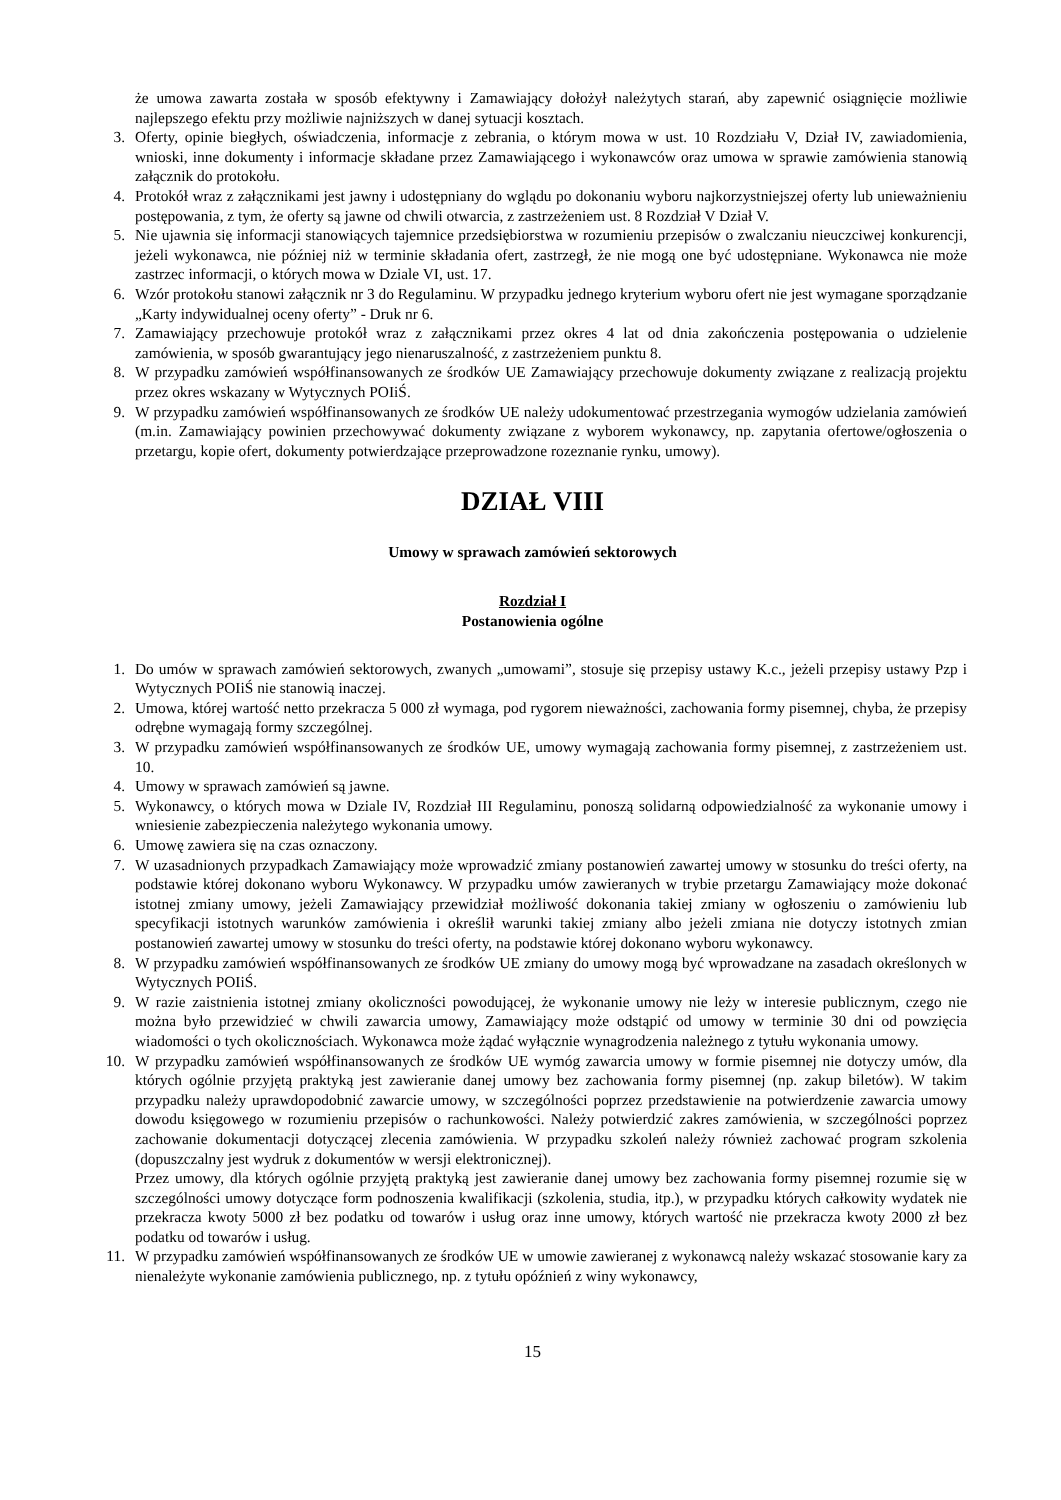że umowa zawarta została w sposób efektywny i Zamawiający dołożył należytych starań, aby zapewnić osiągnięcie możliwie najlepszego efektu przy możliwie najniższych w danej sytuacji kosztach.
3. Oferty, opinie biegłych, oświadczenia, informacje z zebrania, o którym mowa w ust. 10 Rozdziału V, Dział IV, zawiadomienia, wnioski, inne dokumenty i informacje składane przez Zamawiającego i wykonawców oraz umowa w sprawie zamówienia stanowią załącznik do protokołu.
4. Protokół wraz z załącznikami jest jawny i udostępniany do wglądu po dokonaniu wyboru najkorzystniejszej oferty lub unieważnieniu postępowania, z tym, że oferty są jawne od chwili otwarcia, z zastrzeżeniem ust. 8 Rozdział V Dział V.
5. Nie ujawnia się informacji stanowiących tajemnice przedsiębiorstwa w rozumieniu przepisów o zwalczaniu nieuczciwej konkurencji, jeżeli wykonawca, nie później niż w terminie składania ofert, zastrzegł, że nie mogą one być udostępniane. Wykonawca nie może zastrzec informacji, o których mowa w Dziale VI, ust. 17.
6. Wzór protokołu stanowi załącznik nr 3 do Regulaminu. W przypadku jednego kryterium wyboru ofert nie jest wymagane sporządzanie „Karty indywidualnej oceny oferty” - Druk nr 6.
7. Zamawiający przechowuje protokół wraz z załącznikami przez okres 4 lat od dnia zakończenia postępowania o udzielenie zamówienia, w sposób gwarantujący jego nienaruszalność, z zastrzeżeniem punktu 8.
8. W przypadku zamówień współfinansowanych ze środków UE Zamawiający przechowuje dokumenty związane z realizacją projektu przez okres wskazany w Wytycznych POIiŚ.
9. W przypadku zamówień współfinansowanych ze środków UE należy udokumentować przestrzegania wymogów udzielania zamówień (m.in. Zamawiający powinien przechowywać dokumenty związane z wyborem wykonawcy, np. zapytania ofertowe/ogłoszenia o przetargu, kopie ofert, dokumenty potwierdzające przeprowadzone rozeznanie rynku, umowy).
DZIAŁ VIII
Umowy w sprawach zamówień sektorowych
Rozdział I
Postanowienia ogólne
1. Do umów w sprawach zamówień sektorowych, zwanych „umowami”, stosuje się przepisy ustawy K.c., jeżeli przepisy ustawy Pzp i Wytycznych POIiŚ nie stanowią inaczej.
2. Umowa, której wartość netto przekracza 5 000 zł wymaga, pod rygorem nieważności, zachowania formy pisemnej, chyba, że przepisy odrębne wymagają formy szczególnej.
3. W przypadku zamówień współfinansowanych ze środków UE, umowy wymagają zachowania formy pisemnej, z zastrzeżeniem ust. 10.
4. Umowy w sprawach zamówień są jawne.
5. Wykonawcy, o których mowa w Dziale IV, Rozdział III Regulaminu, ponoszą solidarną odpowiedzialność za wykonanie umowy i wniesienie zabezpieczenia należytego wykonania umowy.
6. Umowę zawiera się na czas oznaczony.
7. W uzasadnionych przypadkach Zamawiający może wprowadzić zmiany postanowień zawartej umowy w stosunku do treści oferty, na podstawie której dokonano wyboru Wykonawcy. W przypadku umów zawieranych w trybie przetargu Zamawiający może dokonać istotnej zmiany umowy, jeżeli Zamawiający przewidział możliwość dokonania takiej zmiany w ogłoszeniu o zamówieniu lub specyfikacji istotnych warunków zamówienia i określił warunki takiej zmiany albo jeżeli zmiana nie dotyczy istotnych zmian postanowień zawartej umowy w stosunku do treści oferty, na podstawie której dokonano wyboru wykonawcy.
8. W przypadku zamówień współfinansowanych ze środków UE zmiany do umowy mogą być wprowadzane na zasadach określonych w Wytycznych POIiŚ.
9. W razie zaistnienia istotnej zmiany okoliczności powodującej, że wykonanie umowy nie leży w interesie publicznym, czego nie można było przewidzieć w chwili zawarcia umowy, Zamawiający może odstąpić od umowy w terminie 30 dni od powzięcia wiadomości o tych okolicznościach. Wykonawca może żądać wyłącznie wynagrodzenia należnego z tytułu wykonania umowy.
10. W przypadku zamówień współfinansowanych ze środków UE wymóg zawarcia umowy w formie pisemnej nie dotyczy umów, dla których ogólnie przyjętą praktyką jest zawieranie danej umowy bez zachowania formy pisemnej (np. zakup biletów). W takim przypadku należy uprawdopodobnić zawarcie umowy, w szczególności poprzez przedstawienie na potwierdzenie zawarcia umowy dowodu księgowego w rozumieniu przepisów o rachunkowości. Należy potwierdzić zakres zamówienia, w szczególności poprzez zachowanie dokumentacji dotyczącej zlecenia zamówienia. W przypadku szkoleń należy również zachować program szkolenia (dopuszczalny jest wydruk z dokumentów w wersji elektronicznej).
Przez umowy, dla których ogólnie przyjętą praktyką jest zawieranie danej umowy bez zachowania formy pisemnej rozumie się w szczególności umowy dotyczące form podnoszenia kwalifikacji (szkolenia, studia, itp.), w przypadku których całkowity wydatek nie przekracza kwoty 5000 zł bez podatku od towarów i usług oraz inne umowy, których wartość nie przekracza kwoty 2000 zł bez podatku od towarów i usług.
11. W przypadku zamówień współfinansowanych ze środków UE w umowie zawieranej z wykonawcą należy wskazać stosowanie kary za nienależyte wykonanie zamówienia publicznego, np. z tytułu opóźnień z winy wykonawcy,
15